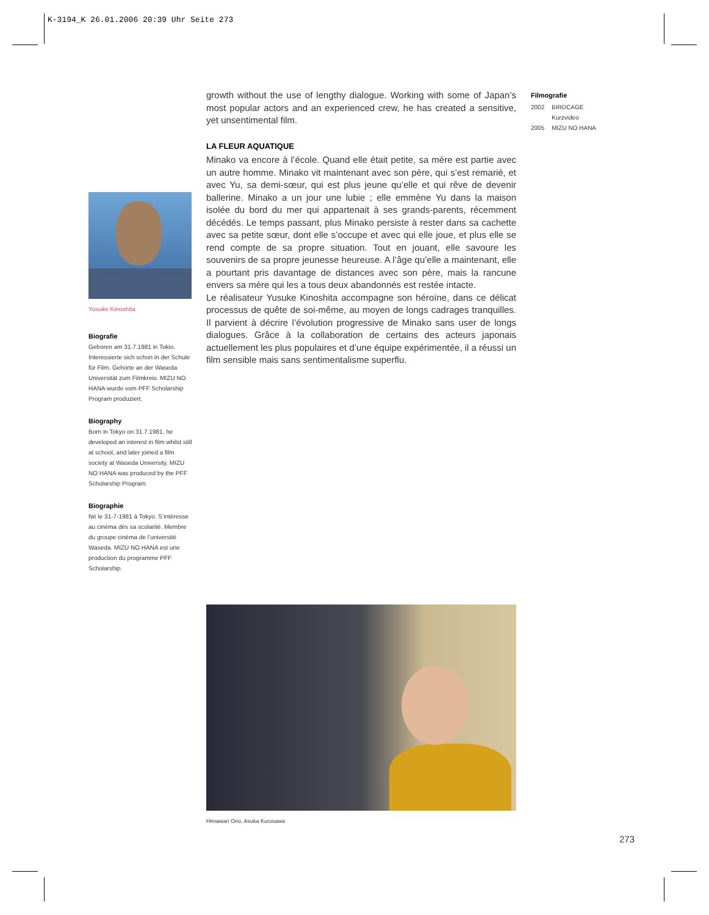K-3194_K 26.01.2006 20:39 Uhr Seite 273
growth without the use of lengthy dialogue. Working with some of Japan’s most popular actors and an experienced crew, he has created a sensitive, yet unsentimental film.
LA FLEUR AQUATIQUE
Minako va encore à l’école. Quand elle était petite, sa mère est partie avec un autre homme. Minako vit maintenant avec son père, qui s’est remarié, et avec Yu, sa demi-sœur, qui est plus jeune qu’elle et qui rêve de devenir ballerine. Minako a un jour une lubie ; elle emmène Yu dans la maison isolée du bord du mer qui appartenait à ses grands-parents, récemment décédés. Le temps passant, plus Minako persiste à rester dans sa cachette avec sa petite sœur, dont elle s’occupe et avec qui elle joue, et plus elle se rend compte de sa propre situation. Tout en jouant, elle savoure les souvenirs de sa propre jeunesse heureuse. A l’âge qu’elle a maintenant, elle a pourtant pris davantage de distances avec son père, mais la rancune envers sa mère qui les a tous deux abandonnés est restée intacte.
Le réalisateur Yusuke Kinoshita accompagne son héroïne, dans ce délicat processus de quête de soi-même, au moyen de longs cadrages tranquilles. Il parvient à décrire l’évolution progressive de Minako sans user de longs dialogues. Grâce à la collaboration de certains des acteurs japonais actuellement les plus populaires et d’une équipe expérimentée, il a réussi un film sensible mais sans sentimentalisme superflu.
Filmografie
| 2002 | BIRDCAGE Kurzvideo |
| 2005 | MIZU NO HANA |
Yusuke Kinoshita
Biografie
Geboren am 31.7.1981 in Tokio. Interessierte sich schon in der Schule für Film. Gehörte an der Waseda Universität zum Filmkreis. MIZU NO HANA wurde vom PFF Scholarship Program produziert.
Biography
Born in Tokyo on 31.7.1981, he developed an interest in film whilst still at school, and later joined a film society at Waseda University. MIZU NO HANA was produced by the PFF Scholarship Program.
Biographie
Né le 31-7-1981 à Tokyo. S’intéresse au cinéma dès sa scolarité. Membre du groupe cinéma de l’université Waseda. MIZU NO HANA est une production du programme PFF Scholarship.
Himawari Ono, Asuka Kurosawa
273